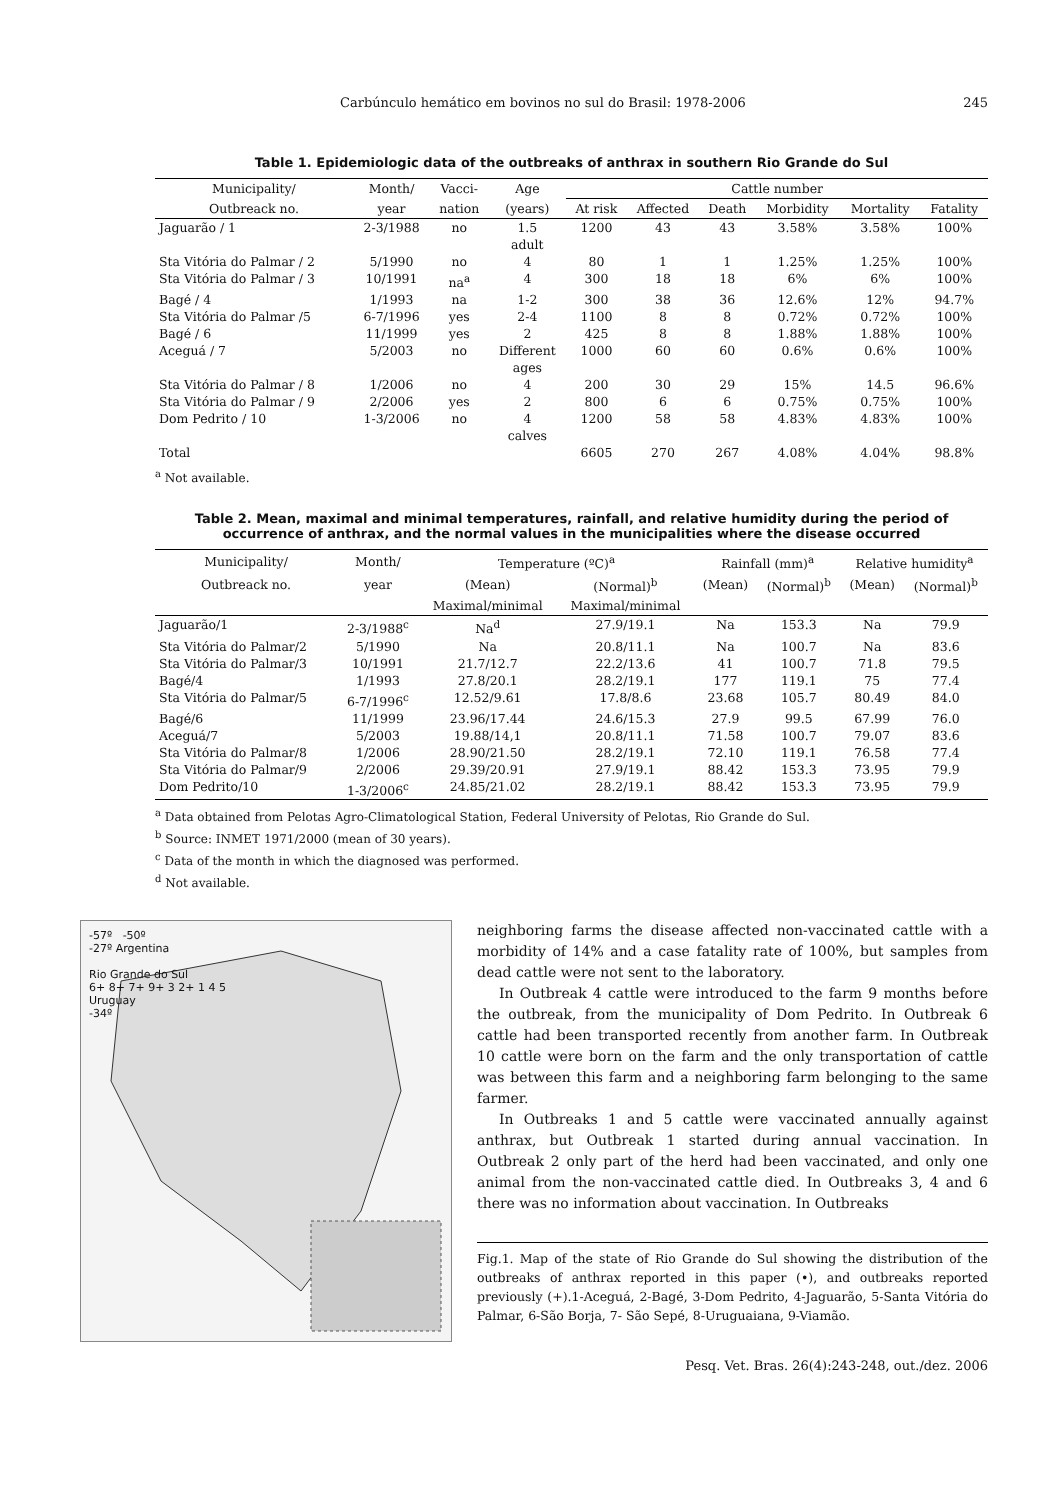Carbúnculo hemático em bovinos no sul do Brasil: 1978-2006 245
Table 1. Epidemiologic data of the outbreaks of anthrax in southern Rio Grande do Sul
| Municipality/ | Month/ | Vacci- | Age | Cattle number | | | | | |
| --- | --- | --- | --- | --- | --- | --- | --- | --- | --- |
| Outbreack no. | year | nation | (years) | At risk | Affected | Death | Morbidity | Mortality | Fatality |
| Jaguarão / 1 | 2-3/1988 | no | 1.5 adult | 1200 | 43 | 43 | 3.58% | 3.58% | 100% |
| Sta Vitória do Palmar / 2 | 5/1990 | no | 4 | 80 | 1 | 1 | 1.25% | 1.25% | 100% |
| Sta Vitória do Palmar / 3 | 10/1991 | na<sup>a</sup> | 4 | 300 | 18 | 18 | 6% | 6% | 100% |
| Bagé / 4 | 1/1993 | na | 1-2 | 300 | 38 | 36 | 12.6% | 12% | 94.7% |
| Sta Vitória do Palmar /5 | 6-7/1996 | yes | 2-4 | 1100 | 8 | 8 | 0.72% | 0.72% | 100% |
| Bagé / 6 | 11/1999 | yes | 2 | 425 | 8 | 8 | 1.88% | 1.88% | 100% |
| Aceguá / 7 | 5/2003 | no | Different ages | 1000 | 60 | 60 | 0.6% | 0.6% | 100% |
| Sta Vitória do Palmar / 8 | 1/2006 | no | 4 | 200 | 30 | 29 | 15% | 14.5 | 96.6% |
| Sta Vitória do Palmar / 9 | 2/2006 | yes | 2 | 800 | 6 | 6 | 0.75% | 0.75% | 100% |
| Dom Pedrito / 10 | 1-3/2006 | no | 4 calves | 1200 | 58 | 58 | 4.83% | 4.83% | 100% |
| Total | | | | 6605 | 270 | 267 | 4.08% | 4.04% | 98.8% |
<sup>a</sup> Not available.
Table 2. Mean, maximal and minimal temperatures, rainfall, and relative humidity during the period of occurrence of anthrax, and the normal values in the municipalities where the disease occurred
| Municipality/ | Month/ | Temperature (ºC)<sup>a</sup> | | Rainfall (mm)<sup>a</sup> | | Relative humidity<sup>a</sup> | |
| --- | --- | --- | --- | --- | --- | --- | --- |
| Outbreack no. | year | (Mean) | (Normal)<sup>b</sup> | (Mean) | (Normal)<sup>b</sup> | (Mean) | (Normal)<sup>b</sup> |
| | | Maximal/minimal | Maximal/minimal | | | | |
| Jaguarão/1 | 2-3/1988<sup>c</sup> | Na<sup>d</sup> | 27.9/19.1 | Na | 153.3 | Na | 79.9 |
| Sta Vitória do Palmar/2 | 5/1990 | Na | 20.8/11.1 | Na | 100.7 | Na | 83.6 |
| Sta Vitória do Palmar/3 | 10/1991 | 21.7/12.7 | 22.2/13.6 | 41 | 100.7 | 71.8 | 79.5 |
| Bagé/4 | 1/1993 | 27.8/20.1 | 28.2/19.1 | 177 | 119.1 | 75 | 77.4 |
| Sta Vitória do Palmar/5 | 6-7/1996<sup>c</sup> | 12.52/9.61 | 17.8/8.6 | 23.68 | 105.7 | 80.49 | 84.0 |
| Bagé/6 | 11/1999 | 23.96/17.44 | 24.6/15.3 | 27.9 | 99.5 | 67.99 | 76.0 |
| Aceguá/7 | 5/2003 | 19.88/14,1 | 20.8/11.1 | 71.58 | 100.7 | 79.07 | 83.6 |
| Sta Vitória do Palmar/8 | 1/2006 | 28.90/21.50 | 28.2/19.1 | 72.10 | 119.1 | 76.58 | 77.4 |
| Sta Vitória do Palmar/9 | 2/2006 | 29.39/20.91 | 27.9/19.1 | 88.42 | 153.3 | 73.95 | 79.9 |
| Dom Pedrito/10 | 1-3/2006<sup>c</sup> | 24.85/21.02 | 28.2/19.1 | 88.42 | 153.3 | 73.95 | 79.9 |
<sup>a</sup> Data obtained from Pelotas Agro-Climatological Station, Federal University of Pelotas, Rio Grande do Sul.
<sup>b</sup> Source: INMET 1971/2000 (mean of 30 years).
<sup>c</sup> Data of the month in which the diagnosed was performed.
<sup>d</sup> Not available.
-57º -50º
-27º Argentina
Rio Grande do Sul
6+ 8+ 7+ 9+ 3 2+ 1 4 5
Uruguay
-34º
neighboring farms the disease affected non-vaccinated cattle with a morbidity of 14% and a case fatality rate of 100%, but samples from dead cattle were not sent to the laboratory.
In Outbreak 4 cattle were introduced to the farm 9 months before the outbreak, from the municipality of Dom Pedrito. In Outbreak 6 cattle had been transported recently from another farm. In Outbreak 10 cattle were born on the farm and the only transportation of cattle was between this farm and a neighboring farm belonging to the same farmer.
In Outbreaks 1 and 5 cattle were vaccinated annually against anthrax, but Outbreak 1 started during annual vaccination. In Outbreak 2 only part of the herd had been vaccinated, and only one animal from the non-vaccinated cattle died. In Outbreaks 3, 4 and 6 there was no information about vaccination. In Outbreaks
Fig.1. Map of the state of Rio Grande do Sul showing the distribution of the outbreaks of anthrax reported in this paper (•), and outbreaks reported previously (+).1-Aceguá, 2-Bagé, 3-Dom Pedrito, 4-Jaguarão, 5-Santa Vitória do Palmar, 6-São Borja, 7- São Sepé, 8-Uruguaiana, 9-Viamão.
Pesq. Vet. Bras. 26(4):243-248, out./dez. 2006